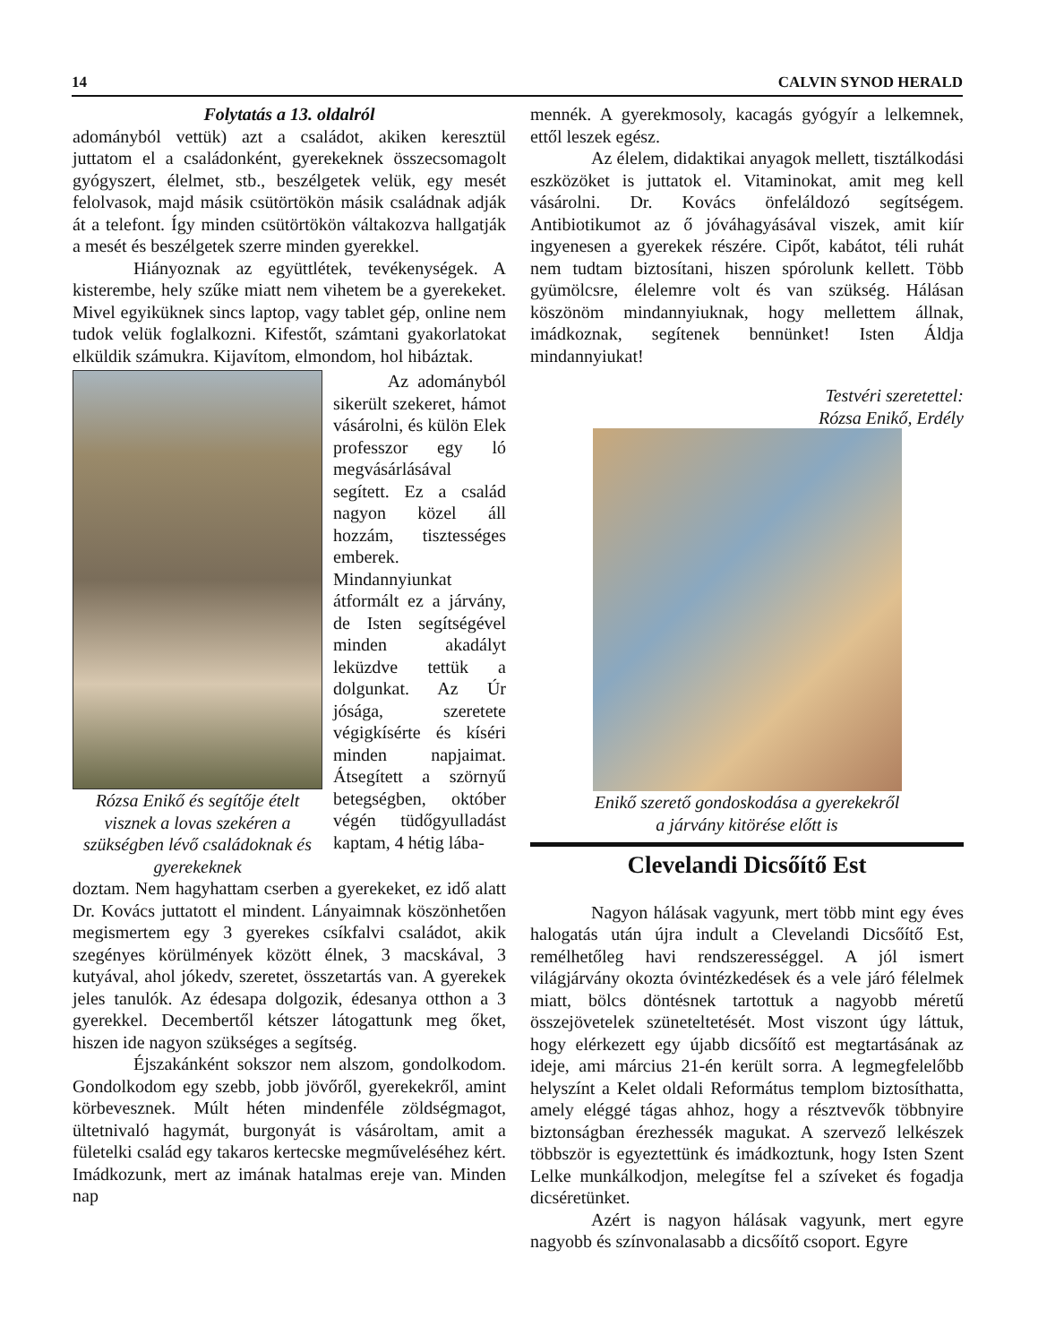14 CALVIN SYNOD HERALD
Folytatás a 13. oldalról
adományból vettük) azt a családot, akiken keresztül juttatom el a családonként, gyerekeknek összecsomagolt gyógyszert, élelmet, stb., beszélgetek velük, egy mesét felolvasok, majd másik csütörtökön másik családnak adják át a telefont. Így minden csütörtökön váltakozva hallgatják a mesét és beszélgetek szerre minden gyerekkel.
Hiányoznak az együttlétek, tevékenységek. A kisterembe, hely szűke miatt nem vihetem be a gyerekeket. Mivel egyiküknek sincs laptop, vagy tablet gép, online nem tudok velük foglalkozni. Kifestőt, számtani gyakorlatokat elküldik számukra. Kijavítom, elmondom, hol hibáztak.
Rózsa Enikő és segítője ételt visznek a lovas szekéren a szükségben lévő családoknak és gyerekeknek
Az adományból sikerült szekeret, hámot vásárolni, és külön Elek professzor egy ló megvásárlásával segített. Ez a család nagyon közel áll hozzám, tisztességes emberek. Mindannyiunkat átformált ez a járvány, de Isten segítségével minden akadályt leküzdve tettük a dolgunkat. Az Úr jósága, szeretete végigkísérte és kíséri minden napjaimat. Átsegített a szörnyű betegségben, október végén tüdőgyulladást kaptam, 4 hétig lába-
doztam. Nem hagyhattam cserben a gyerekeket, ez idő alatt Dr. Kovács juttatott el mindent. Lányaimnak köszönhetően megismertem egy 3 gyerekes csíkfalvi családot, akik szegényes körülmények között élnek, 3 macskával, 3 kutyával, ahol jókedv, szeretet, összetartás van. A gyerekek jeles tanulók. Az édesapa dolgozik, édesanya otthon a 3 gyerekkel. Decembertől kétszer látogattunk meg őket, hiszen ide nagyon szükséges a segítség.
Éjszakánként sokszor nem alszom, gondolkodom. Gondolkodom egy szebb, jobb jövőről, gyerekekről, amint körbevesznek. Múlt héten mindenféle zöldségmagot, ültetnivaló hagymát, burgonyát is vásároltam, amit a fületelki család egy takaros kertecske megműveléséhez kért. Imádkozunk, mert az imának hatalmas ereje van. Minden nap
mennék. A gyerekmosoly, kacagás gyógyír a lelkemnek, ettől leszek egész.
Az élelem, didaktikai anyagok mellett, tisztálkodási eszközöket is juttatok el. Vitaminokat, amit meg kell vásárolni. Dr. Kovács önfeláldozó segítségem. Antibiotikumot az ő jóváhagyásával viszek, amit kiír ingyenesen a gyerekek részére. Cipőt, kabátot, téli ruhát nem tudtam biztosítani, hiszen spórolunk kellett. Több gyümölcsre, élelemre volt és van szükség. Hálásan köszönöm mindannyiuknak, hogy mellettem állnak, imádkoznak, segítenek bennünket! Isten Áldja mindannyiukat!
Testvéri szeretettel:
Rózsa Enikő, Erdély
Enikő szerető gondoskodása a gyerekekről
a járvány kitörése előtt is
Clevelandi Dicsőítő Est
Nagyon hálásak vagyunk, mert több mint egy éves halogatás után újra indult a Clevelandi Dicsőítő Est, remélhetőleg havi rendszerességgel. A jól ismert világjárvány okozta óvintézkedések és a vele járó félelmek miatt, bölcs döntésnek tartottuk a nagyobb méretű összejövetelek szüneteltetését. Most viszont úgy láttuk, hogy elérkezett egy újabb dicsőítő est megtartásának az ideje, ami március 21-én került sorra. A legmegfelelőbb helyszínt a Kelet oldali Református templom biztosíthatta, amely eléggé tágas ahhoz, hogy a résztvevők többnyire biztonságban érezhessék magukat. A szervező lelkészek többször is egyeztettünk és imádkoztunk, hogy Isten Szent Lelke munkálkodjon, melegítse fel a szíveket és fogadja dicséretünket.
Azért is nagyon hálásak vagyunk, mert egyre nagyobb és színvonalasabb a dicsőítő csoport. Egyre